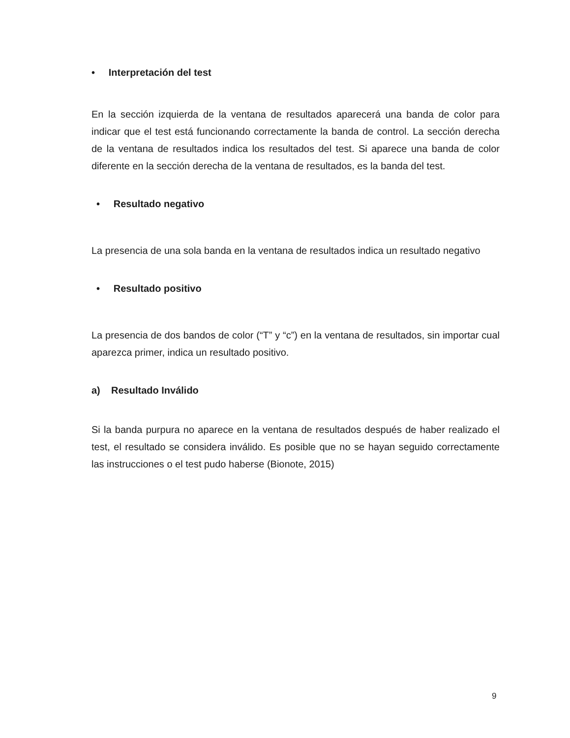• Interpretación del test
En la sección izquierda de la ventana de resultados aparecerá una banda de color para indicar que el test está funcionando correctamente la banda de control. La sección derecha de la ventana de resultados indica los resultados del test. Si aparece una banda de color diferente en la sección derecha de la ventana de resultados, es la banda del test.
• Resultado negativo
La presencia de una sola banda en la ventana de resultados indica un resultado negativo
• Resultado positivo
La presencia de dos bandos de color (“T” y “c”) en la ventana de resultados, sin importar cual aparezca primer, indica un resultado positivo.
a) Resultado Inválido
Si la banda purpura no aparece en la ventana de resultados después de haber realizado el test, el resultado se considera inválido. Es posible que no se hayan seguido correctamente las instrucciones o el test pudo haberse (Bionote, 2015)
9